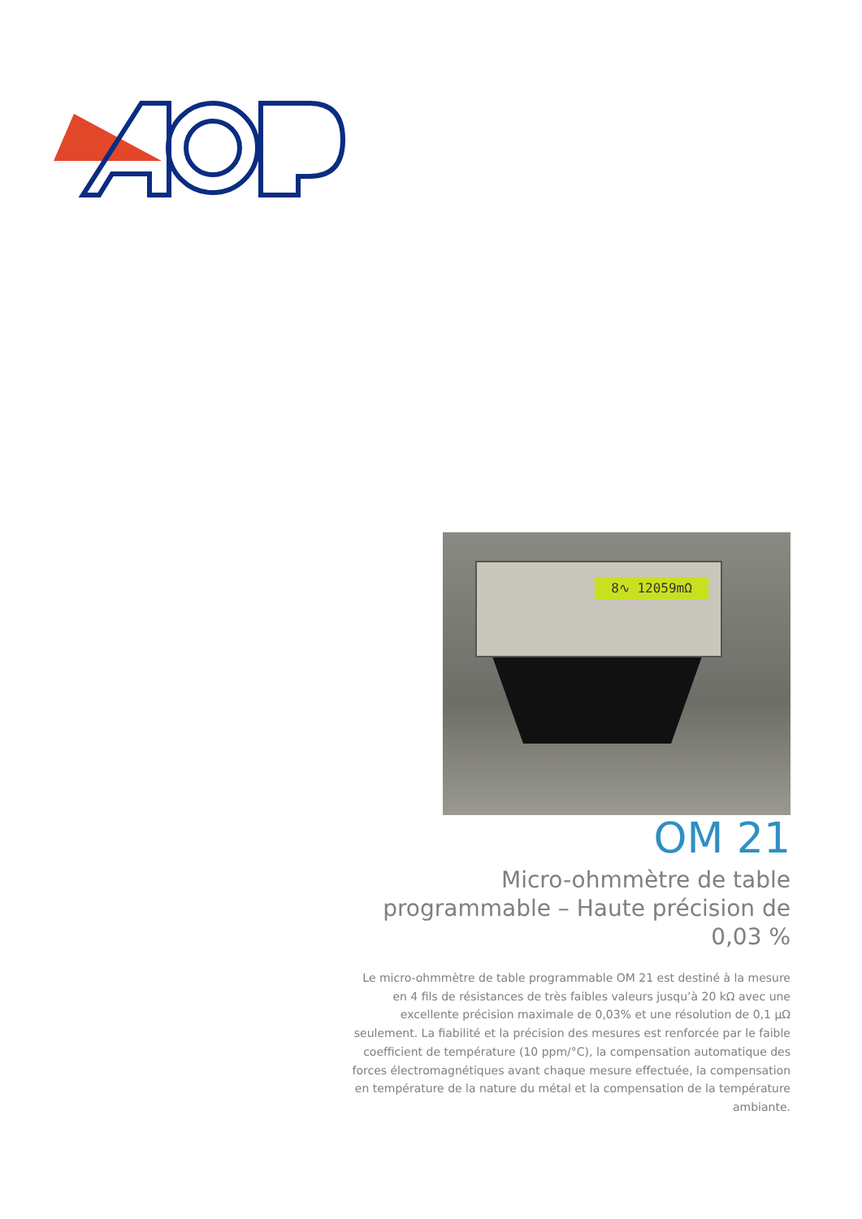8∿ 12059mΩ
OM 21
Micro-ohmmètre de table programmable – Haute précision de 0,03 %
Le micro-ohmmètre de table programmable OM 21 est destiné à la mesure en 4 fils de résistances de très faibles valeurs jusqu’à 20 kΩ avec une excellente précision maximale de 0,03% et une résolution de 0,1 µΩ seulement. La fiabilité et la précision des mesures est renforcée par le faible coefficient de température (10 ppm/°C), la compensation automatique des forces électromagnétiques avant chaque mesure effectuée, la compensation en température de la nature du métal et la compensation de la température ambiante.